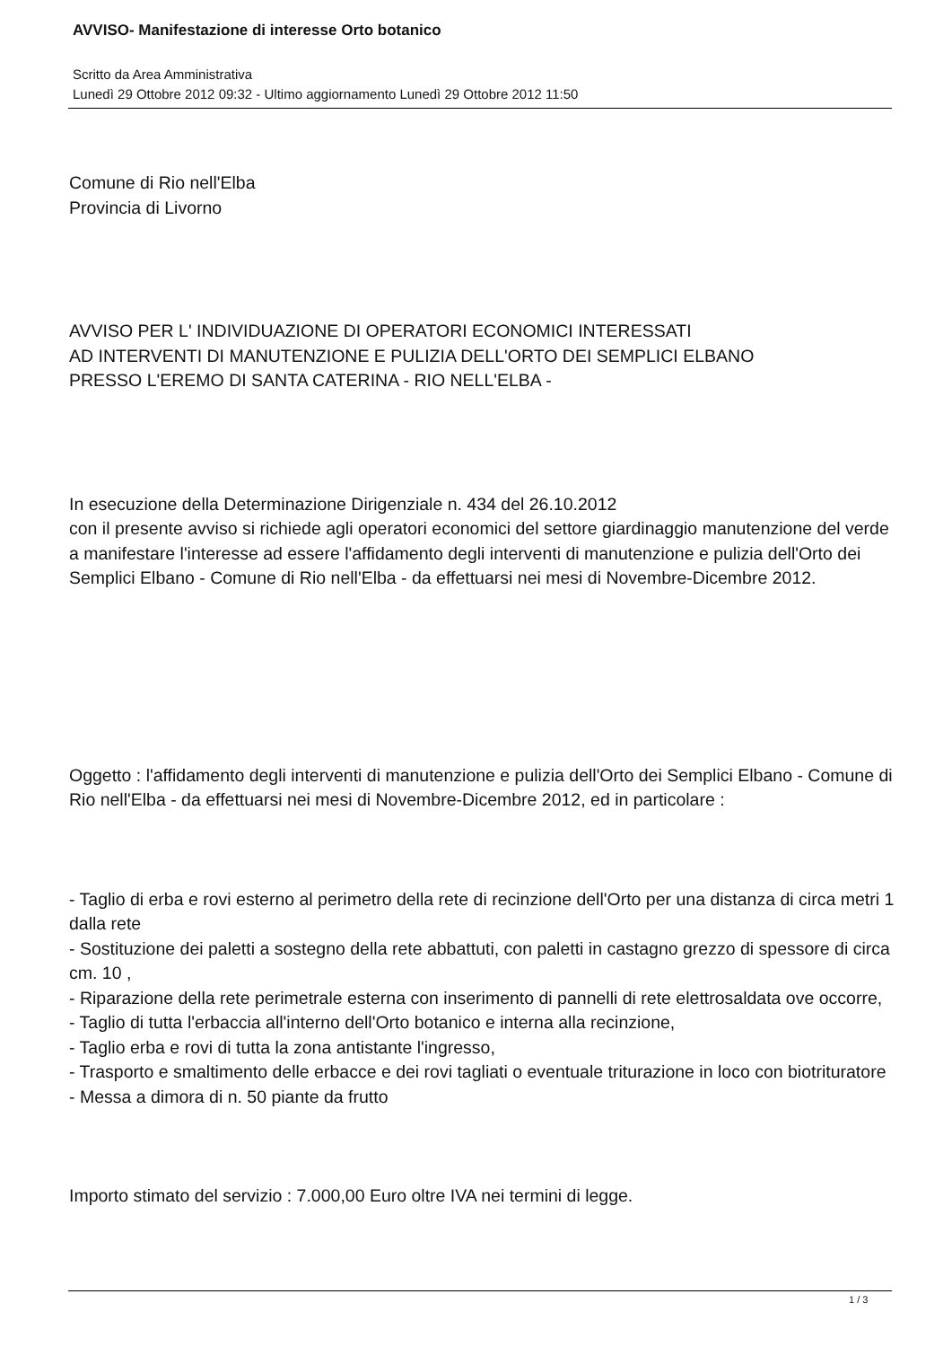AVVISO- Manifestazione di interesse Orto botanico
Scritto da Area Amministrativa
Lunedì 29 Ottobre 2012 09:32 - Ultimo aggiornamento Lunedì 29 Ottobre 2012 11:50
Comune di Rio nell'Elba
Provincia di Livorno
AVVISO PER L' INDIVIDUAZIONE DI OPERATORI ECONOMICI INTERESSATI
AD INTERVENTI DI MANUTENZIONE E PULIZIA DELL'ORTO DEI SEMPLICI ELBANO
PRESSO L'EREMO DI SANTA CATERINA - RIO NELL'ELBA -
In esecuzione della Determinazione Dirigenziale n. 434 del 26.10.2012
con il presente avviso si richiede agli operatori economici del settore giardinaggio manutenzione del verde a manifestare l'interesse ad essere l'affidamento degli interventi di manutenzione e pulizia dell'Orto dei Semplici Elbano - Comune di Rio nell'Elba - da effettuarsi nei mesi di Novembre-Dicembre 2012.
Oggetto : l'affidamento degli interventi di manutenzione e pulizia dell'Orto dei Semplici Elbano - Comune di Rio nell'Elba - da effettuarsi nei mesi di Novembre-Dicembre 2012, ed in particolare :
- Taglio di erba e rovi esterno al perimetro della rete di recinzione dell'Orto per una distanza di circa metri 1 dalla rete
- Sostituzione dei paletti a sostegno della rete abbattuti, con paletti in castagno grezzo di spessore di circa cm. 10 ,
- Riparazione della rete perimetrale esterna con inserimento di pannelli di rete elettrosaldata ove occorre,
- Taglio di tutta l'erbaccia all'interno dell'Orto botanico e interna alla recinzione,
- Taglio erba e rovi di tutta la zona antistante l'ingresso,
- Trasporto e smaltimento delle erbacce e dei rovi tagliati o eventuale triturazione in loco con biotrituratore
- Messa a dimora di n. 50 piante da frutto
Importo stimato del servizio : 7.000,00 Euro oltre IVA nei termini di legge.
1 / 3